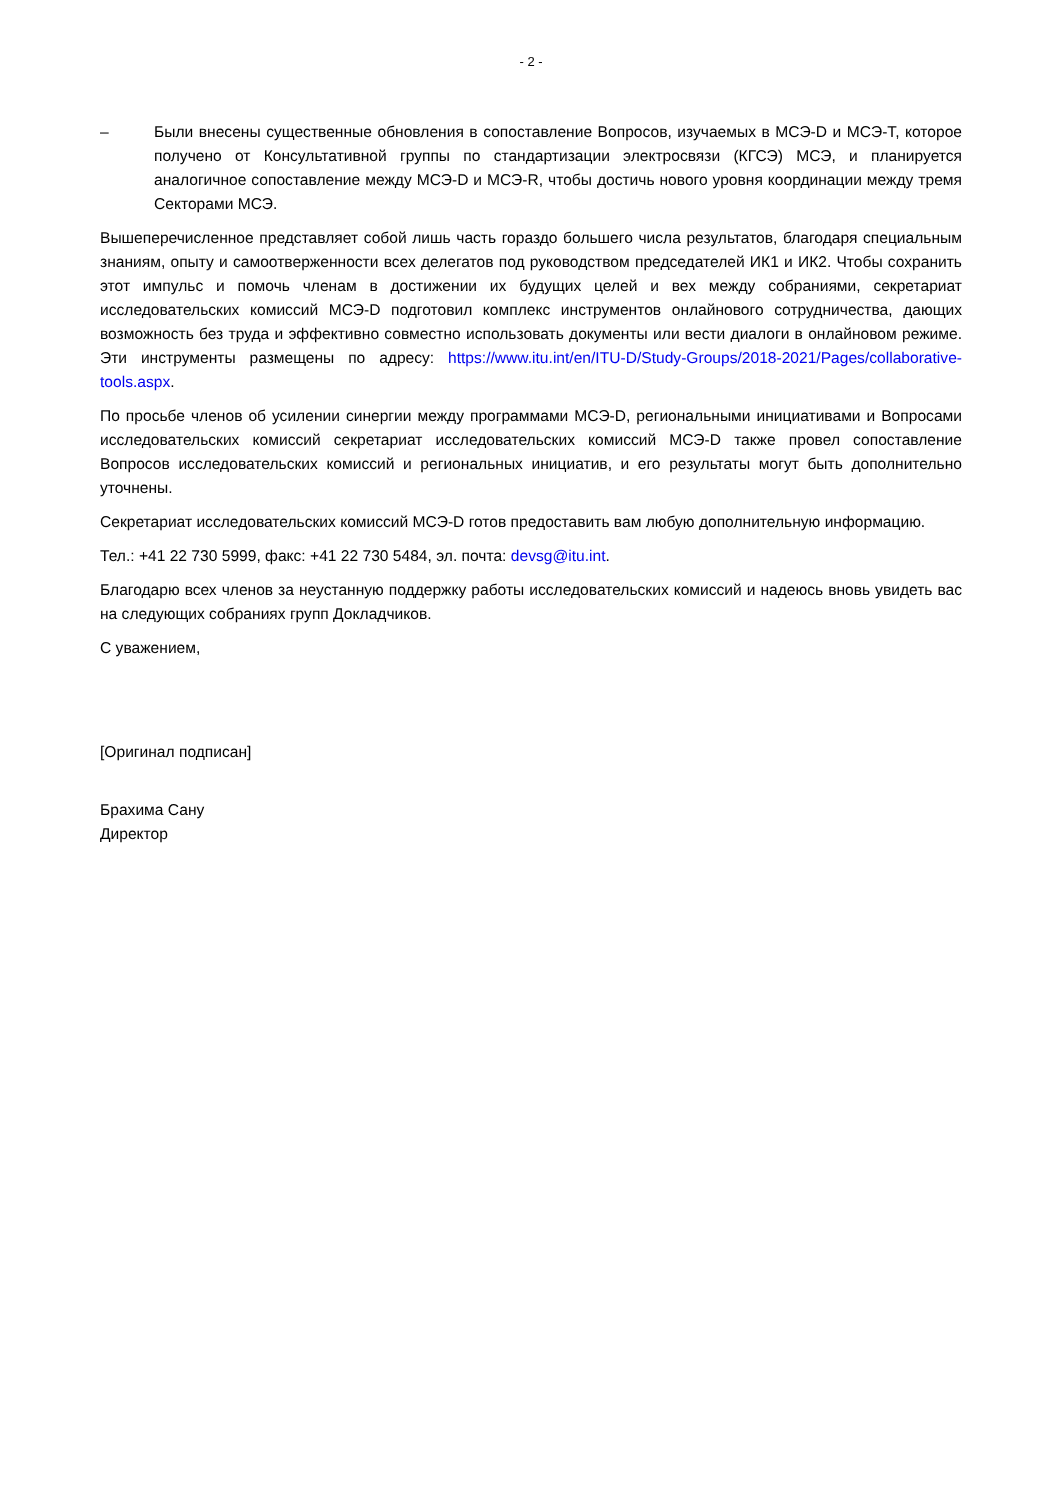- 2 -
– Были внесены существенные обновления в сопоставление Вопросов, изучаемых в МСЭ-D и МСЭ-Т, которое получено от Консультативной группы по стандартизации электросвязи (КГСЭ) МСЭ, и планируется аналогичное сопоставление между МСЭ-D и МСЭ-R, чтобы достичь нового уровня координации между тремя Секторами МСЭ.
Вышеперечисленное представляет собой лишь часть гораздо большего числа результатов, благодаря специальным знаниям, опыту и самоотверженности всех делегатов под руководством председателей ИК1 и ИК2. Чтобы сохранить этот импульс и помочь членам в достижении их будущих целей и вех между собраниями, секретариат исследовательских комиссий МСЭ-D подготовил комплекс инструментов онлайнового сотрудничества, дающих возможность без труда и эффективно совместно использовать документы или вести диалоги в онлайновом режиме. Эти инструменты размещены по адресу: https://www.itu.int/en/ITU-D/Study-Groups/2018-2021/Pages/collaborative-tools.aspx.
По просьбе членов об усилении синергии между программами МСЭ-D, региональными инициативами и Вопросами исследовательских комиссий секретариат исследовательских комиссий МСЭ-D также провел сопоставление Вопросов исследовательских комиссий и региональных инициатив, и его результаты могут быть дополнительно уточнены.
Секретариат исследовательских комиссий МСЭ-D готов предоставить вам любую дополнительную информацию.
Тел.: +41 22 730 5999, факс: +41 22 730 5484, эл. почта: devsg@itu.int.
Благодарю всех членов за неустанную поддержку работы исследовательских комиссий и надеюсь вновь увидеть вас на следующих собраниях групп Докладчиков.
С уважением,
[Оригинал подписан]
Брахима Сану
Директор